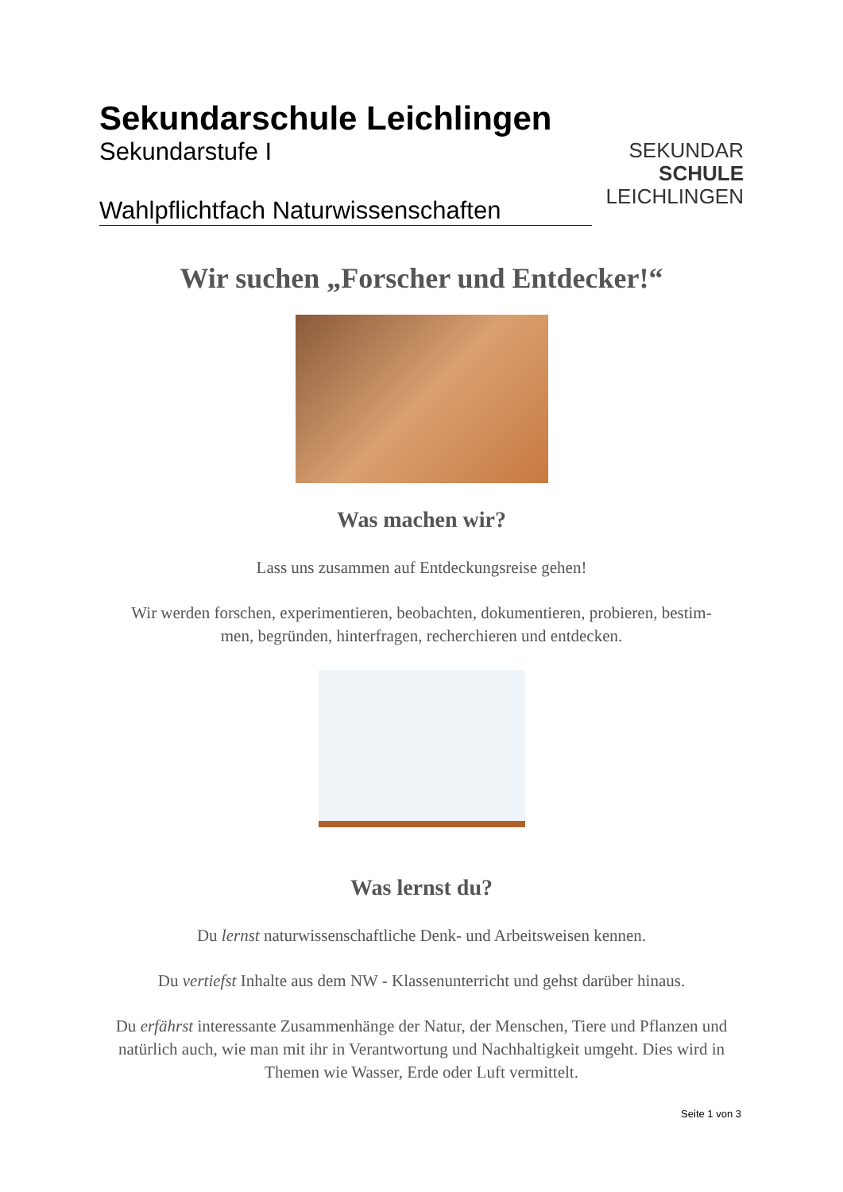Sekundarschule Leichlingen
Sekundarstufe I
Wahlpflichtfach Naturwissenschaften
SEKUNDAR
SCHULE
LEICHLINGEN
Wir suchen „Forscher und Entdecker!“
Was machen wir?
Lass uns zusammen auf Entdeckungsreise gehen!
Wir werden forschen, experimentieren, beobachten, dokumentieren, probieren, bestim-
men, begründen, hinterfragen, recherchieren und entdecken.
Was lernst du?
Du lernst naturwissenschaftliche Denk- und Arbeitsweisen kennen.
Du vertiefst Inhalte aus dem NW - Klassenunterricht und gehst darüber hinaus.
Du erfährst interessante Zusammenhänge der Natur, der Menschen, Tiere und Pflanzen und natürlich auch, wie man mit ihr in Verantwortung und Nachhaltigkeit umgeht. Dies wird in Themen wie Wasser, Erde oder Luft vermittelt.
Seite 1 von 3